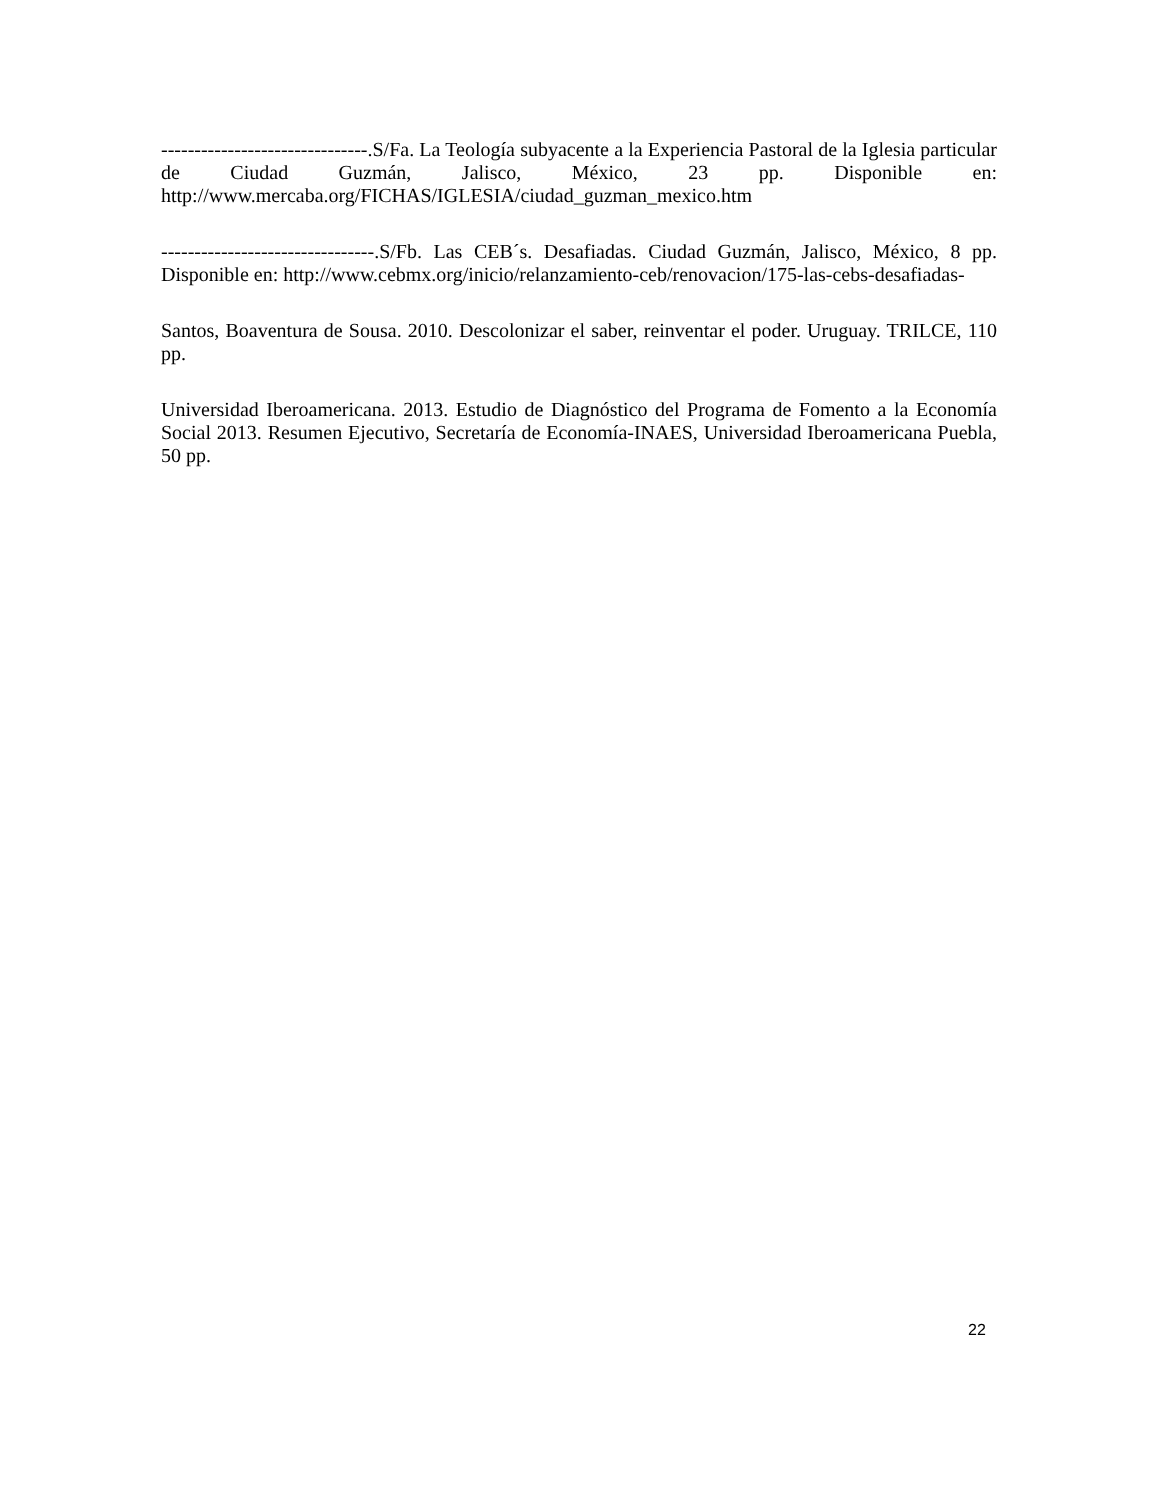-------------------------------.S/Fa. La Teología subyacente a la Experiencia Pastoral de la Iglesia particular de Ciudad Guzmán, Jalisco, México, 23 pp. Disponible en: http://www.mercaba.org/FICHAS/IGLESIA/ciudad_guzman_mexico.htm
--------------------------------.S/Fb. Las CEB´s. Desafiadas. Ciudad Guzmán, Jalisco, México, 8 pp. Disponible en: http://www.cebmx.org/inicio/relanzamiento-ceb/renovacion/175-las-cebs-desafiadas-
Santos, Boaventura de Sousa. 2010. Descolonizar el saber, reinventar el poder. Uruguay. TRILCE, 110 pp.
Universidad Iberoamericana. 2013. Estudio de Diagnóstico del Programa de Fomento a la Economía Social 2013. Resumen Ejecutivo, Secretaría de Economía-INAES, Universidad Iberoamericana Puebla, 50 pp.
22